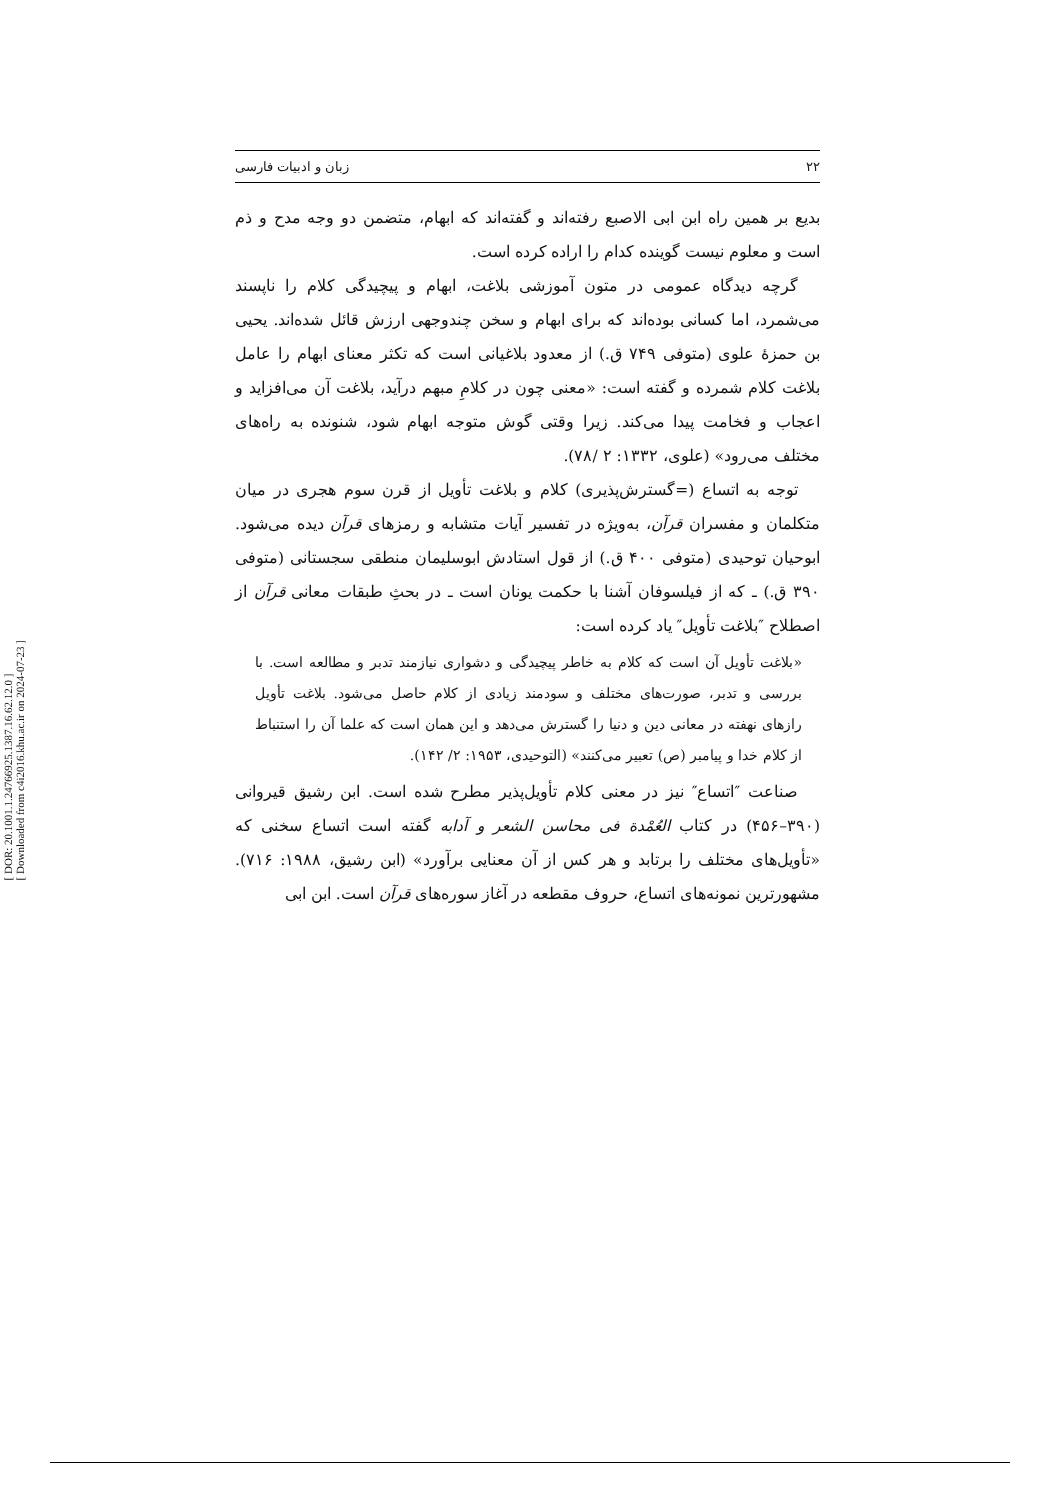[ DOR: 20.1001.1.24766925.1387.16.62.12.0 ]
[ Downloaded from c4i2016.khu.ac.ir on 2024-07-23 ]
۲۲ زبان و ادبیات فارسی
بدیع بر همین راه ابن ابی الاصبع رفته‌اند و گفته‌اند که ابهام، متضمن دو وجه مدح و ذم است و معلوم نیست گوینده کدام را اراده کرده است.
گرچه دیدگاه عمومی در متون آموزشی بلاغت، ابهام و پیچیدگی کلام را ناپسند می‌شمرد، اما کسانی بوده‌اند که برای ابهام و سخن چندوجهی ارزش قائل شده‌اند. یحیی بن حمزهٔ علوی (متوفی ۷۴۹ ق.) از معدود بلاغیانی است که تکثر معنای ابهام را عامل بلاغت کلام شمرده و گفته است: «معنی چون در کلامِ مبهم درآید، بلاغت آن می‌افزاید و اعجاب و فخامت پیدا می‌کند. زیرا وقتی گوش متوجه ابهام شود، شنونده به راه‌های مختلف می‌رود» (علوی، ۱۳۳۲: ۲ /۷۸).
توجه به اتساع (=گسترش‌پذیری) کلام و بلاغت تأویل از قرن سوم هجری در میان متکلمان و مفسران قرآن، به‌ویژه در تفسیر آیات متشابه و رمزهای قرآن دیده می‌شود. ابوحیان توحیدی (متوفی ۴۰۰ ق.) از قول استادش ابوسلیمان منطقی سجستانی (متوفی ۳۹۰ ق.) ـ که از فیلسوفان آشنا با حکمت یونان است ـ در بحثِ طبقات معانی قرآن از اصطلاح ″بلاغت تأویل″ یاد کرده است:
«بلاغت تأویل آن است که کلام به خاطر پیچیدگی و دشواری نیازمند تدبر و مطالعه است. با بررسی و تدبر، صورت‌های مختلف و سودمند زیادی از کلام حاصل می‌شود. بلاغت تأویل رازهای نهفته در معانی دین و دنیا را گسترش می‌دهد و این همان است که علما آن را استنباط از کلام خدا و پیامبر (ص) تعبیر می‌کنند» (التوحیدی، ۱۹۵۳: ۲/ ۱۴۲).
صناعت ″اتساع″ نیز در معنی کلام تأویل‌پذیر مطرح شده است. ابن رشیق قیروانی (۳۹۰–۴۵۶) در کتاب العُمْدة فی محاسن الشعر و آدابه گفته است اتساع سخنی که «تأویل‌های مختلف را برتابد و هر کس از آن معنایی برآورد» (ابن رشیق، ۱۹۸۸: ۷۱۶). مشهورترین نمونه‌های اتساع، حروف مقطعه در آغاز سوره‌های قرآن است. ابن ابی